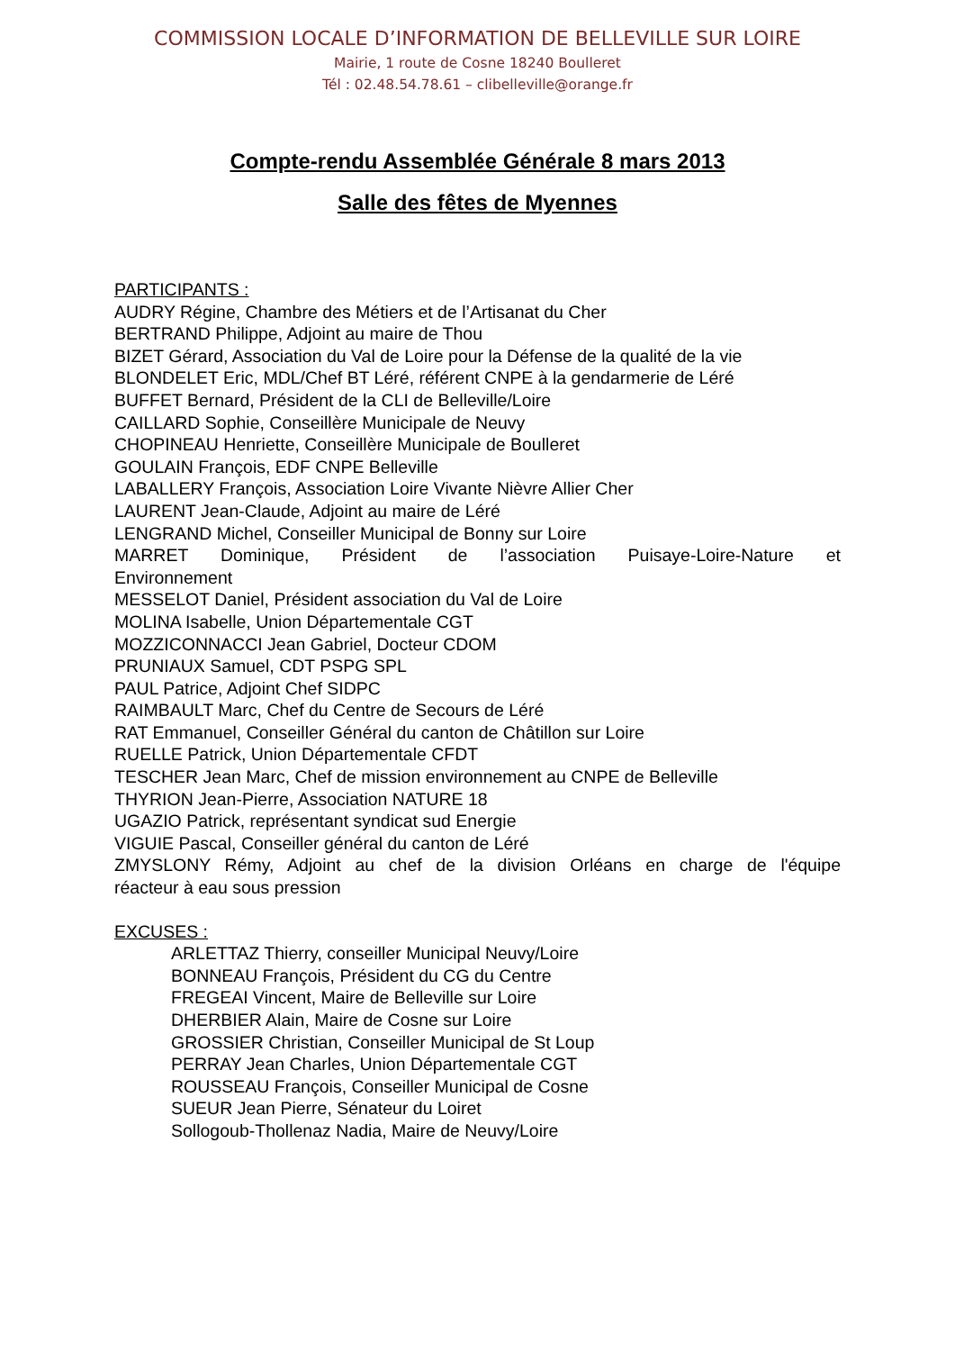COMMISSION LOCALE D’INFORMATION DE BELLEVILLE SUR LOIRE
Mairie, 1 route de Cosne 18240 Boulleret
Tél : 02.48.54.78.61 – clibelleville@orange.fr
Compte-rendu Assemblée Générale 8 mars 2013
Salle des fêtes de Myennes
PARTICIPANTS :
AUDRY Régine, Chambre des Métiers et de l’Artisanat du Cher
BERTRAND Philippe, Adjoint au maire de Thou
BIZET Gérard, Association du Val de Loire pour la Défense de la qualité de la vie
BLONDELET Eric, MDL/Chef BT Léré, référent CNPE à la gendarmerie de Léré
BUFFET Bernard, Président de la CLI de Belleville/Loire
CAILLARD Sophie, Conseillère Municipale de Neuvy
CHOPINEAU Henriette, Conseillère Municipale de Boulleret
GOULAIN François, EDF CNPE Belleville
LABALLERY François, Association Loire Vivante Nièvre Allier Cher
LAURENT Jean-Claude, Adjoint au maire de Léré
LENGRAND Michel, Conseiller Municipal de Bonny sur Loire
MARRET Dominique, Président de l’association Puisaye-Loire-Nature et
Environnement
MESSELOT Daniel, Président association du Val de Loire
MOLINA Isabelle, Union Départementale CGT
MOZZICONNACCI Jean Gabriel, Docteur CDOM
PRUNIAUX Samuel, CDT PSPG SPL
PAUL Patrice, Adjoint Chef SIDPC
RAIMBAULT Marc, Chef du Centre de Secours de Léré
RAT Emmanuel, Conseiller Général du canton de Châtillon sur Loire
RUELLE Patrick, Union Départementale CFDT
TESCHER Jean Marc, Chef de mission environnement au CNPE de Belleville
THYRION Jean-Pierre, Association NATURE 18
UGAZIO Patrick, représentant syndicat sud Energie
VIGUIE Pascal, Conseiller général du canton de Léré
ZMYSLONY Rémy, Adjoint au chef de la division Orléans en charge de l'équipe
réacteur à eau sous pression
EXCUSES :
ARLETTAZ Thierry, conseiller Municipal Neuvy/Loire
BONNEAU François, Président du CG du Centre
FREGEAI Vincent, Maire de Belleville sur Loire
DHERBIER Alain, Maire de Cosne sur Loire
GROSSIER Christian, Conseiller Municipal de St Loup
PERRAY Jean Charles, Union Départementale CGT
ROUSSEAU François, Conseiller Municipal de Cosne
SUEUR Jean Pierre, Sénateur du Loiret
Sollogoub-Thollenaz Nadia, Maire de Neuvy/Loire